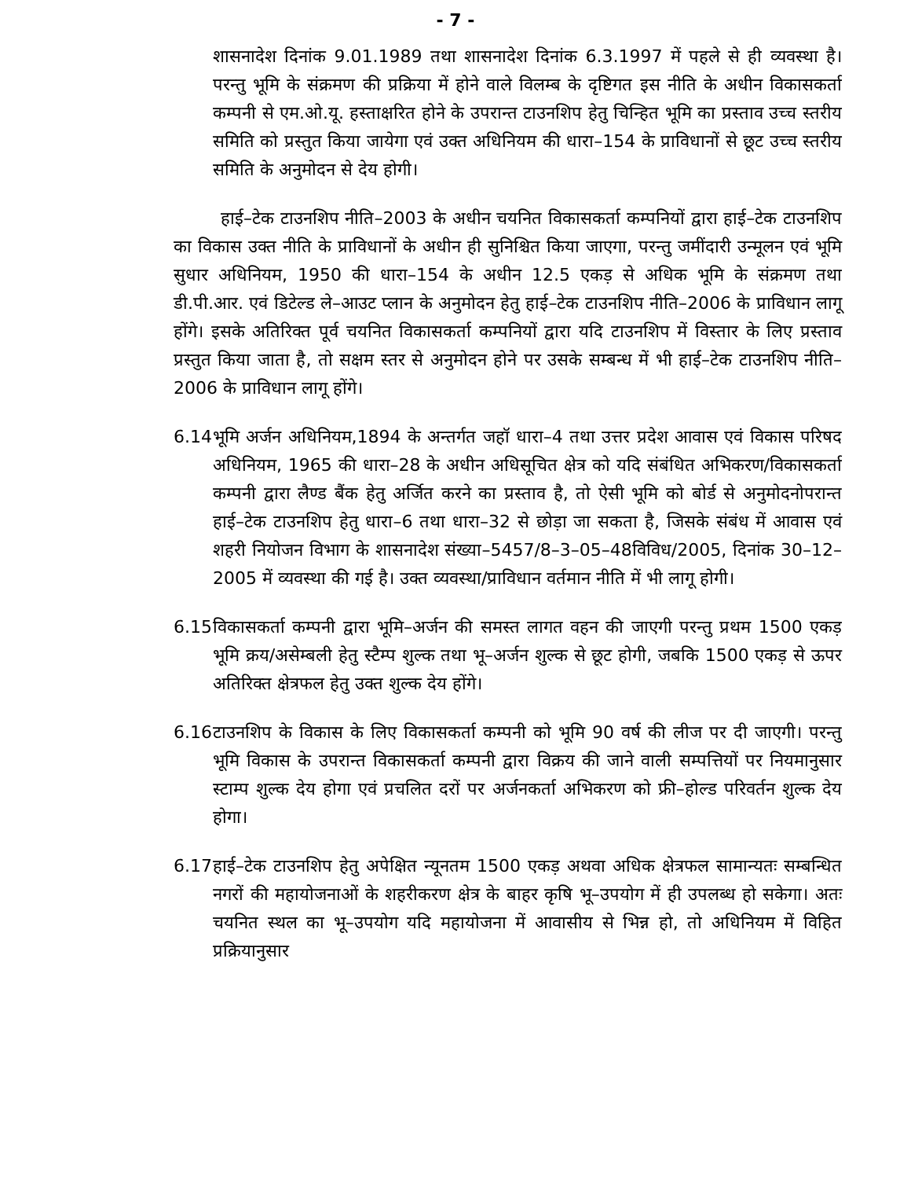- 7 -
शासनादेश दिनांक 9.01.1989 तथा शासनादेश दिनांक 6.3.1997 में पहले से ही व्यवस्था है। परन्तु भूमि के संक्रमण की प्रक्रिया में होने वाले विलम्ब के दृष्टिगत इस नीति के अधीन विकासकर्ता कम्पनी से एम.ओ.यू. हस्ताक्षरित होने के उपरान्त टाउनशिप हेतु चिन्हित भूमि का प्रस्ताव उच्च स्तरीय समिति को प्रस्तुत किया जायेगा एवं उक्त अधिनियम की धारा–154 के प्राविधानों से छूट उच्च स्तरीय समिति के अनुमोदन से देय होगी।
हाई–टेक टाउनशिप नीति–2003 के अधीन चयनित विकासकर्ता कम्पनियों द्वारा हाई–टेक टाउनशिप का विकास उक्त नीति के प्राविधानों के अधीन ही सुनिश्चित किया जाएगा, परन्तु जमींदारी उन्मूलन एवं भूमि सुधार अधिनियम, 1950 की धारा–154 के अधीन 12.5 एकड़ से अधिक भूमि के संक्रमण तथा डी.पी.आर. एवं डिटेल्ड ले–आउट प्लान के अनुमोदन हेतु हाई–टेक टाउनशिप नीति–2006 के प्राविधान लागू होंगे। इसके अतिरिक्त पूर्व चयनित विकासकर्ता कम्पनियों द्वारा यदि टाउनशिप में विस्तार के लिए प्रस्ताव प्रस्तुत किया जाता है, तो सक्षम स्तर से अनुमोदन होने पर उसके सम्बन्ध में भी हाई–टेक टाउनशिप नीति–2006 के प्राविधान लागू होंगे।
6.14
भूमि अर्जन अधिनियम,1894 के अन्तर्गत जहॉ धारा–4 तथा उत्तर प्रदेश आवास एवं विकास परिषद अधिनियम, 1965 की धारा–28 के अधीन अधिसूचित क्षेत्र को यदि संबंधित अभिकरण/विकासकर्ता कम्पनी द्वारा लैण्ड बैंक हेतु अर्जित करने का प्रस्ताव है, तो ऐसी भूमि को बोर्ड से अनुमोदनोपरान्त हाई–टेक टाउनशिप हेतु धारा–6 तथा धारा–32 से छोड़ा जा सकता है, जिसके संबंध में आवास एवं शहरी नियोजन विभाग के शासनादेश संख्या–5457/8–3–05–48विविध/2005, दिनांक 30–12–2005 में व्यवस्था की गई है। उक्त व्यवस्था/प्राविधान वर्तमान नीति में भी लागू होगी।
6.15
विकासकर्ता कम्पनी द्वारा भूमि–अर्जन की समस्त लागत वहन की जाएगी परन्तु प्रथम 1500 एकड़ भूमि क्रय/असेम्बली हेतु स्टैम्प शुल्क तथा भू–अर्जन शुल्क से छूट होगी, जबकि 1500 एकड़ से ऊपर अतिरिक्त क्षेत्रफल हेतु उक्त शुल्क देय होंगे।
6.16
टाउनशिप के विकास के लिए विकासकर्ता कम्पनी को भूमि 90 वर्ष की लीज पर दी जाएगी। परन्तु भूमि विकास के उपरान्त विकासकर्ता कम्पनी द्वारा विक्रय की जाने वाली सम्पत्तियों पर नियमानुसार स्टाम्प शुल्क देय होगा एवं प्रचलित दरों पर अर्जनकर्ता अभिकरण को फ्री–होल्ड परिवर्तन शुल्क देय होगा।
6.17
हाई–टेक टाउनशिप हेतु अपेक्षित न्यूनतम 1500 एकड़ अथवा अधिक क्षेत्रफल सामान्यतः सम्बन्धित नगरों की महायोजनाओं के शहरीकरण क्षेत्र के बाहर कृषि भू–उपयोग में ही उपलब्ध हो सकेगा। अतः चयनित स्थल का भू–उपयोग यदि महायोजना में आवासीय से भिन्न हो, तो अधिनियम में विहित प्रक्रियानुसार